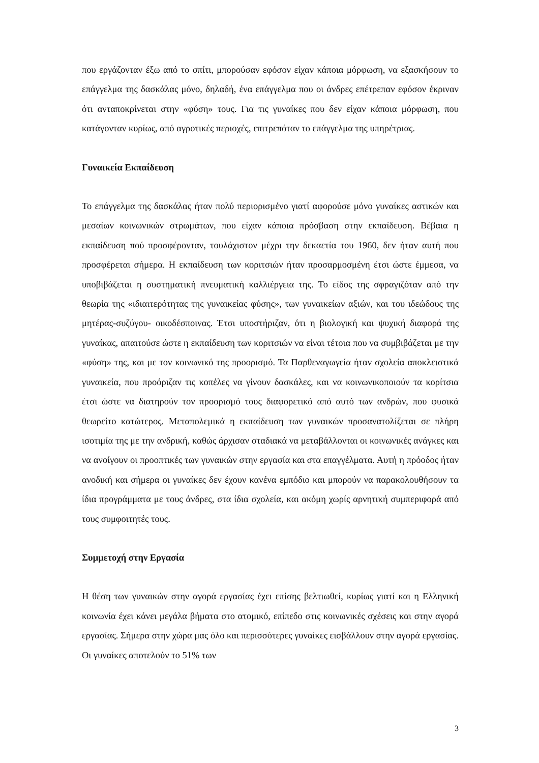που εργάζονταν έξω από το σπίτι, μπορούσαν εφόσον είχαν κάποια μόρφωση, να εξασκήσουν το επάγγελμα της δασκάλας μόνο, δηλαδή, ένα επάγγελμα που οι άνδρες επέτρεπαν εφόσον έκριναν ότι ανταποκρίνεται στην «φύση» τους. Για τις γυναίκες που δεν είχαν κάποια μόρφωση, που κατάγονταν κυρίως, από αγροτικές περιοχές, επιτρεπόταν το επάγγελμα της υπηρέτριας.
Γυναικεία Εκπαίδευση
Το επάγγελμα της δασκάλας ήταν πολύ περιορισμένο γιατί αφορούσε μόνο γυναίκες αστικών και μεσαίων κοινωνικών στρωμάτων, που είχαν κάποια πρόσβαση στην εκπαίδευση. Βέβαια η εκπαίδευση πού προσφέρονταν, τουλάχιστον μέχρι την δεκαετία του 1960, δεν ήταν αυτή που προσφέρεται σήμερα. Η εκπαίδευση των κοριτσιών ήταν προσαρμοσμένη έτσι ώστε έμμεσα, να υποβιβάζεται η συστηματική πνευματική καλλιέργεια της. Το είδος της σφραγιζόταν από την θεωρία της «ιδιαιτερότητας της γυναικείας φύσης», των γυναικείων αξιών, και του ιδεώδους της μητέρας-συζύγου- οικοδέσποινας. Έτσι υποστήριζαν, ότι η βιολογική και ψυχική διαφορά της γυναίκας, απαιτούσε ώστε η εκπαίδευση των κοριτσιών να είναι τέτοια που να συμβιβάζεται με την «φύση» της, και με τον κοινωνικό της προορισμό. Τα Παρθεναγωγεία ήταν σχολεία αποκλειστικά γυναικεία, που προόριζαν τις κοπέλες να γίνουν δασκάλες, και να κοινωνικοποιούν τα κορίτσια έτσι ώστε να διατηρούν τον προορισμό τους διαφορετικό από αυτό των ανδρών, που φυσικά θεωρείτο κατώτερος. Μεταπολεμικά η εκπαίδευση των γυναικών προσανατολίζεται σε πλήρη ισοτιμία της με την ανδρική, καθώς άρχισαν σταδιακά να μεταβάλλονται οι κοινωνικές ανάγκες και να ανοίγουν οι προοπτικές των γυναικών στην εργασία και στα επαγγέλματα. Αυτή η πρόοδος ήταν ανοδική και σήμερα οι γυναίκες δεν έχουν κανένα εμπόδιο και μπορούν να παρακολουθήσουν τα ίδια προγράμματα με τους άνδρες, στα ίδια σχολεία, και ακόμη χωρίς αρνητική συμπεριφορά από τους συμφοιτητές τους.
Συμμετοχή στην Εργασία
Η θέση των γυναικών στην αγορά εργασίας έχει επίσης βελτιωθεί, κυρίως γιατί και η Ελληνική κοινωνία έχει κάνει μεγάλα βήματα στο ατομικό, επίπεδο στις κοινωνικές σχέσεις και στην αγορά εργασίας. Σήμερα στην χώρα μας όλο και περισσότερες γυναίκες εισβάλλουν στην αγορά εργασίας. Οι γυναίκες αποτελούν το 51% των
3